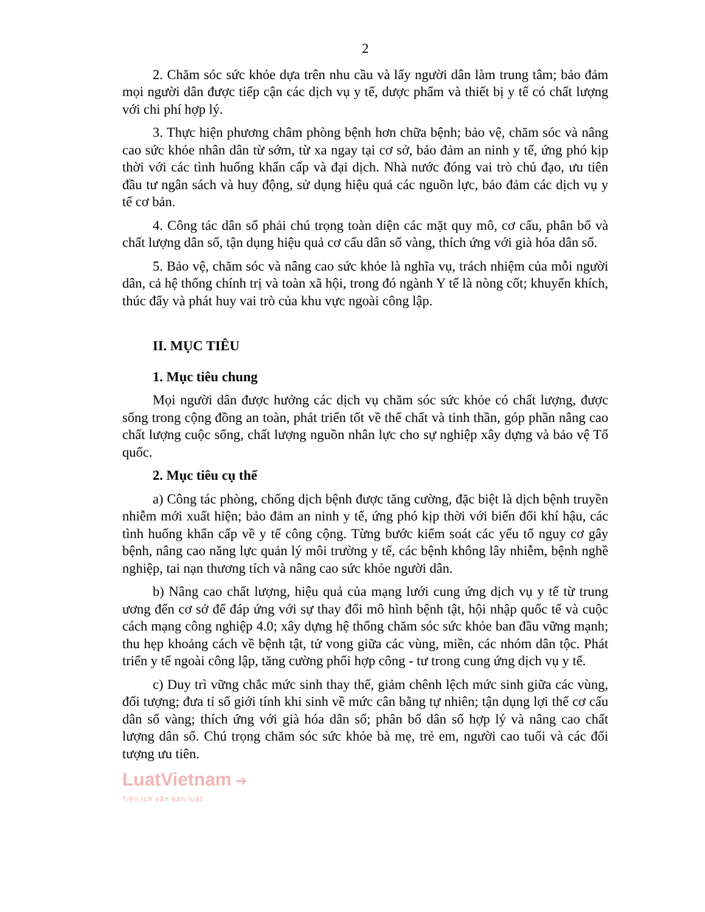2
2. Chăm sóc sức khỏe dựa trên nhu cầu và lấy người dân làm trung tâm; bảo đảm mọi người dân được tiếp cận các dịch vụ y tế, dược phẩm và thiết bị y tế có chất lượng với chi phí hợp lý.
3. Thực hiện phương châm phòng bệnh hơn chữa bệnh; bảo vệ, chăm sóc và nâng cao sức khỏe nhân dân từ sớm, từ xa ngay tại cơ sở, bảo đảm an ninh y tế, ứng phó kịp thời với các tình huống khẩn cấp và đại dịch. Nhà nước đóng vai trò chủ đạo, ưu tiên đầu tư ngân sách và huy động, sử dụng hiệu quả các nguồn lực, bảo đảm các dịch vụ y tế cơ bản.
4. Công tác dân số phải chú trọng toàn diện các mặt quy mô, cơ cấu, phân bố và chất lượng dân số, tận dụng hiệu quả cơ cấu dân số vàng, thích ứng với già hóa dân số.
5. Bảo vệ, chăm sóc và nâng cao sức khỏe là nghĩa vụ, trách nhiệm của mỗi người dân, cả hệ thống chính trị và toàn xã hội, trong đó ngành Y tế là nòng cốt; khuyến khích, thúc đẩy và phát huy vai trò của khu vực ngoài công lập.
II. MỤC TIÊU
1. Mục tiêu chung
Mọi người dân được hưởng các dịch vụ chăm sóc sức khỏe có chất lượng, được sống trong cộng đồng an toàn, phát triển tốt về thể chất và tinh thần, góp phần nâng cao chất lượng cuộc sống, chất lượng nguồn nhân lực cho sự nghiệp xây dựng và bảo vệ Tổ quốc.
2. Mục tiêu cụ thể
a) Công tác phòng, chống dịch bệnh được tăng cường, đặc biệt là dịch bệnh truyền nhiễm mới xuất hiện; bảo đảm an ninh y tế, ứng phó kịp thời với biến đổi khí hậu, các tình huống khẩn cấp về y tế công cộng. Từng bước kiểm soát các yếu tố nguy cơ gây bệnh, nâng cao năng lực quản lý môi trường y tế, các bệnh không lây nhiễm, bệnh nghề nghiệp, tai nạn thương tích và nâng cao sức khỏe người dân.
b) Nâng cao chất lượng, hiệu quả của mạng lưới cung ứng dịch vụ y tế từ trung ương đến cơ sở để đáp ứng với sự thay đổi mô hình bệnh tật, hội nhập quốc tế và cuộc cách mạng công nghiệp 4.0; xây dựng hệ thống chăm sóc sức khỏe ban đầu vững mạnh; thu hẹp khoảng cách về bệnh tật, tử vong giữa các vùng, miền, các nhóm dân tộc. Phát triển y tế ngoài công lập, tăng cường phối hợp công - tư trong cung ứng dịch vụ y tế.
c) Duy trì vững chắc mức sinh thay thế, giảm chênh lệch mức sinh giữa các vùng, đối tượng; đưa tỉ số giới tính khi sinh về mức cân bằng tự nhiên; tận dụng lợi thế cơ cấu dân số vàng; thích ứng với già hóa dân số; phân bố dân số hợp lý và nâng cao chất lượng dân số. Chú trọng chăm sóc sức khỏe bà mẹ, trẻ em, người cao tuổi và các đối tượng ưu tiên.
LuatVietnam ➜
Tiện ích văn bản luật